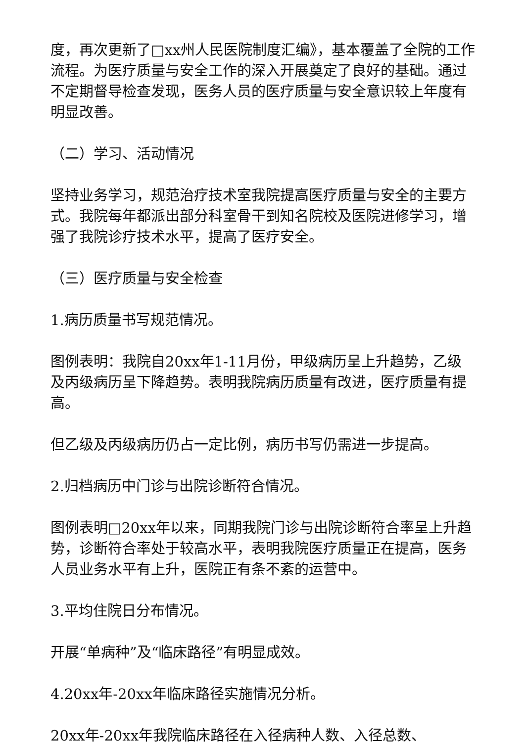度，再次更新了□xx州人民医院制度汇编》，基本覆盖了全院的工作流程。为医疗质量与安全工作的深入开展奠定了良好的基础。通过不定期督导检查发现，医务人员的医疗质量与安全意识较上年度有明显改善。
（二）学习、活动情况
坚持业务学习，规范治疗技术室我院提高医疗质量与安全的主要方式。我院每年都派出部分科室骨干到知名院校及医院进修学习，增强了我院诊疗技术水平，提高了医疗安全。
（三）医疗质量与安全检查
1.病历质量书写规范情况。
图例表明：我院自20xx年1-11月份，甲级病历呈上升趋势，乙级及丙级病历呈下降趋势。表明我院病历质量有改进，医疗质量有提高。
但乙级及丙级病历仍占一定比例，病历书写仍需进一步提高。
2.归档病历中门诊与出院诊断符合情况。
图例表明□20xx年以来，同期我院门诊与出院诊断符合率呈上升趋势，诊断符合率处于较高水平，表明我院医疗质量正在提高，医务人员业务水平有上升，医院正有条不紊的运营中。
3.平均住院日分布情况。
开展“单病种”及“临床路径”有明显成效。
4.20xx年-20xx年临床路径实施情况分析。
20xx年-20xx年我院临床路径在入径病种人数、入径总数、